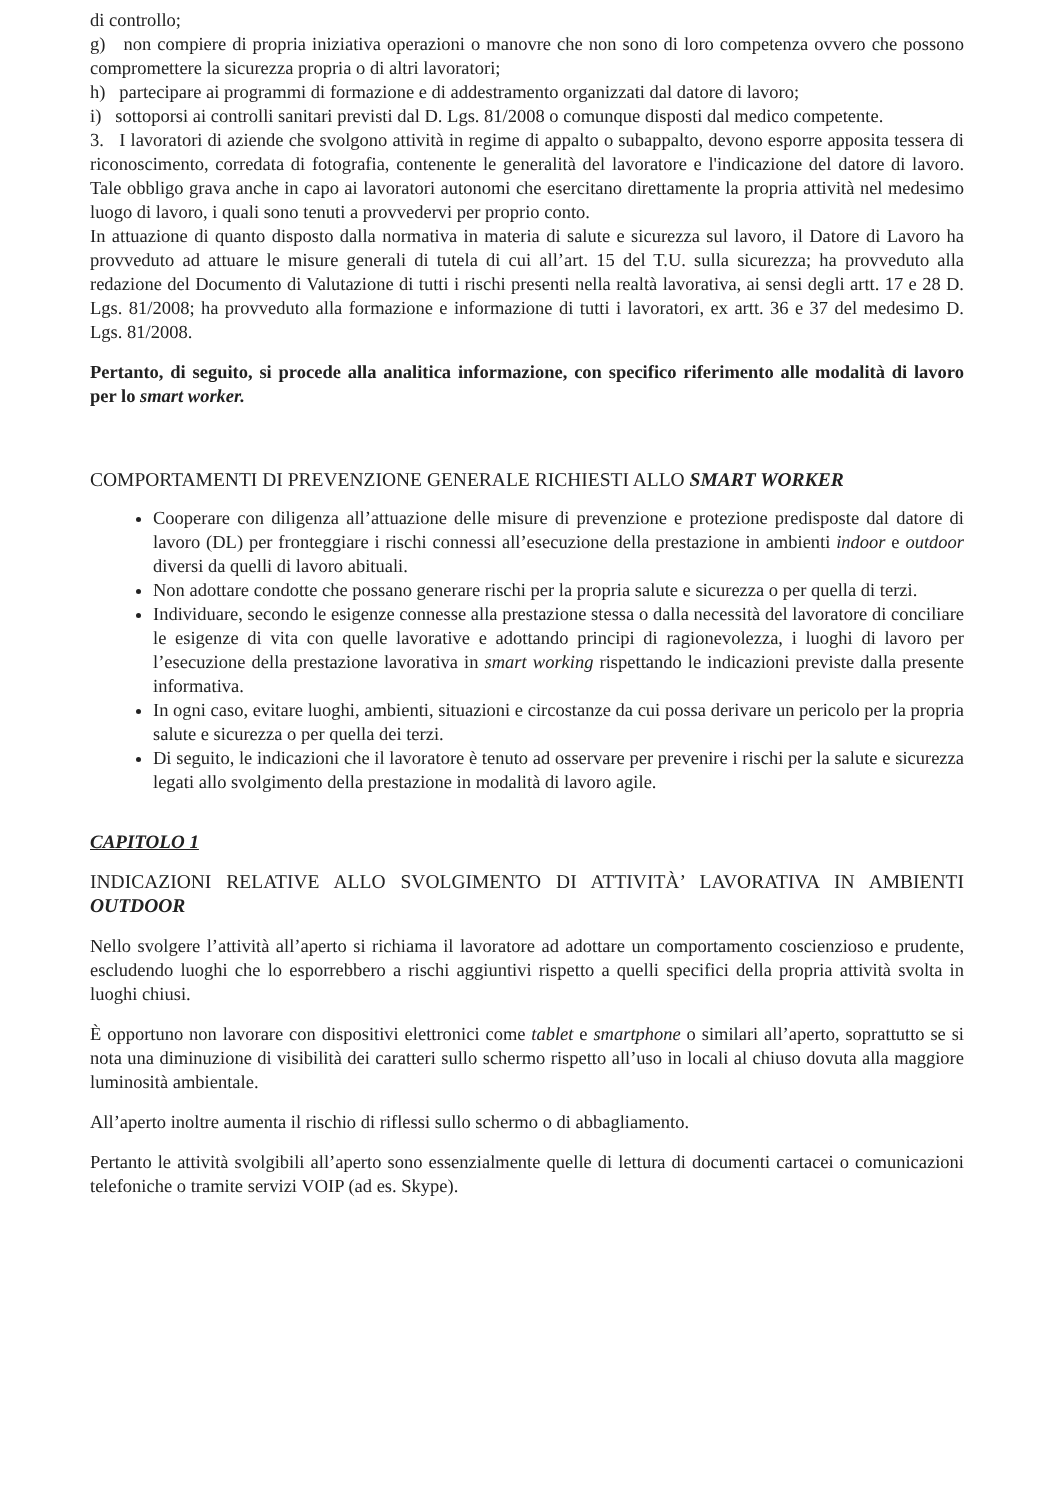di controllo;
g) non compiere di propria iniziativa operazioni o manovre che non sono di loro competenza ovvero che possono compromettere la sicurezza propria o di altri lavoratori;
h) partecipare ai programmi di formazione e di addestramento organizzati dal datore di lavoro;
i) sottoporsi ai controlli sanitari previsti dal D. Lgs. 81/2008 o comunque disposti dal medico competente.
3. I lavoratori di aziende che svolgono attività in regime di appalto o subappalto, devono esporre apposita tessera di riconoscimento, corredata di fotografia, contenente le generalità del lavoratore e l'indicazione del datore di lavoro. Tale obbligo grava anche in capo ai lavoratori autonomi che esercitano direttamente la propria attività nel medesimo luogo di lavoro, i quali sono tenuti a provvedervi per proprio conto.
In attuazione di quanto disposto dalla normativa in materia di salute e sicurezza sul lavoro, il Datore di Lavoro ha provveduto ad attuare le misure generali di tutela di cui all’art. 15 del T.U. sulla sicurezza; ha provveduto alla redazione del Documento di Valutazione di tutti i rischi presenti nella realtà lavorativa, ai sensi degli artt. 17 e 28 D. Lgs. 81/2008; ha provveduto alla formazione e informazione di tutti i lavoratori, ex artt. 36 e 37 del medesimo D. Lgs. 81/2008.
Pertanto, di seguito, si procede alla analitica informazione, con specifico riferimento alle modalità di lavoro per lo smart worker.
COMPORTAMENTI DI PREVENZIONE GENERALE RICHIESTI ALLO SMART WORKER
Cooperare con diligenza all’attuazione delle misure di prevenzione e protezione predisposte dal datore di lavoro (DL) per fronteggiare i rischi connessi all’esecuzione della prestazione in ambienti indoor e outdoor diversi da quelli di lavoro abituali.
Non adottare condotte che possano generare rischi per la propria salute e sicurezza o per quella di terzi.
Individuare, secondo le esigenze connesse alla prestazione stessa o dalla necessità del lavoratore di conciliare le esigenze di vita con quelle lavorative e adottando principi di ragionevolezza, i luoghi di lavoro per l’esecuzione della prestazione lavorativa in smart working rispettando le indicazioni previste dalla presente informativa.
In ogni caso, evitare luoghi, ambienti, situazioni e circostanze da cui possa derivare un pericolo per la propria salute e sicurezza o per quella dei terzi.
Di seguito, le indicazioni che il lavoratore è tenuto ad osservare per prevenire i rischi per la salute e sicurezza legati allo svolgimento della prestazione in modalità di lavoro agile.
CAPITOLO 1
INDICAZIONI RELATIVE ALLO SVOLGIMENTO DI ATTIVITÀ’ LAVORATIVA IN AMBIENTI OUTDOOR
Nello svolgere l’attività all’aperto si richiama il lavoratore ad adottare un comportamento coscienzioso e prudente, escludendo luoghi che lo esporrebbero a rischi aggiuntivi rispetto a quelli specifici della propria attività svolta in luoghi chiusi.
È opportuno non lavorare con dispositivi elettronici come tablet e smartphone o similari all’aperto, soprattutto se si nota una diminuzione di visibilità dei caratteri sullo schermo rispetto all’uso in locali al chiuso dovuta alla maggiore luminosità ambientale.
All’aperto inoltre aumenta il rischio di riflessi sullo schermo o di abbagliamento.
Pertanto le attività svolgibili all’aperto sono essenzialmente quelle di lettura di documenti cartacei o comunicazioni telefoniche o tramite servizi VOIP (ad es. Skype).